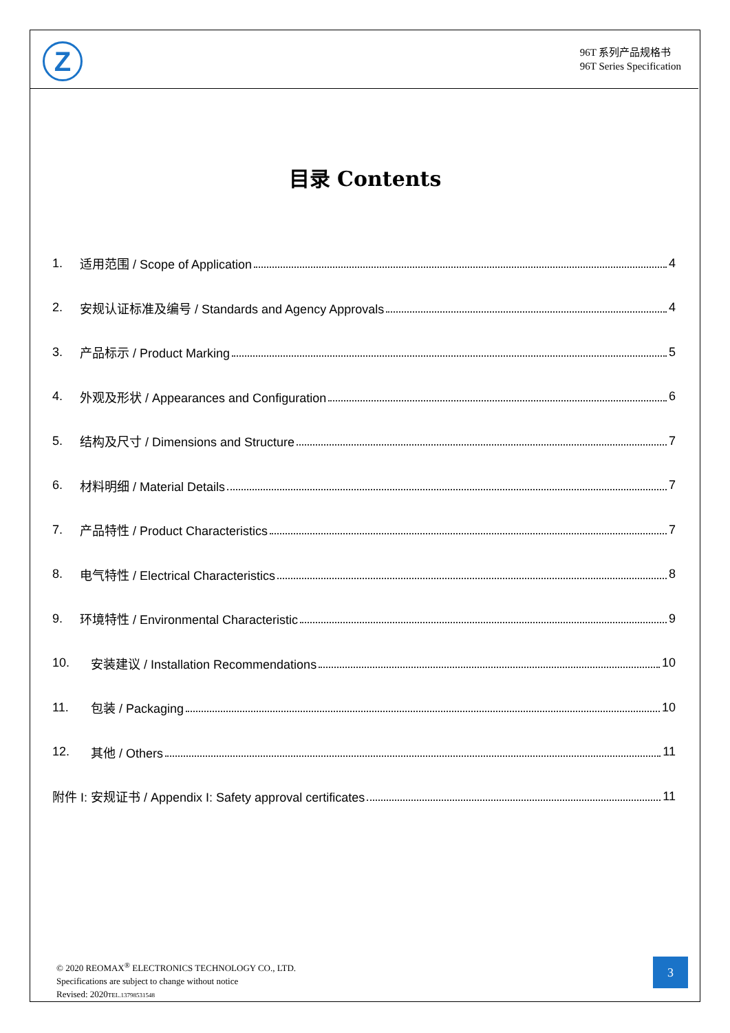Z
96T 系列产品规格书
96T Series Specification
目录 Contents
1. 适用范围 / Scope of Application 4
2. 安规认证标准及编号 / Standards and Agency Approvals 4
3. 产品标示 / Product Marking 5
4. 外观及形状 / Appearances and Configuration 6
5. 结构及尺寸 / Dimensions and Structure 7
6. 材料明细 / Material Details 7
7. 产品特性 / Product Characteristics 7
8. 电气特性 / Electrical Characteristics 8
9. 环境特性 / Environmental Characteristic 9
10. 安装建议 / Installation Recommendations 10
11. 包装 / Packaging 10
12. 其他 / Others 11
附件 I: 安规证书 / Appendix I: Safety approval certificates 11
© 2020 REOMAX<sup>®</sup> ELECTRONICS TECHNOLOGY CO., LTD.
Specifications are subject to change without notice
Revised: 2020TEL.13798531548
3